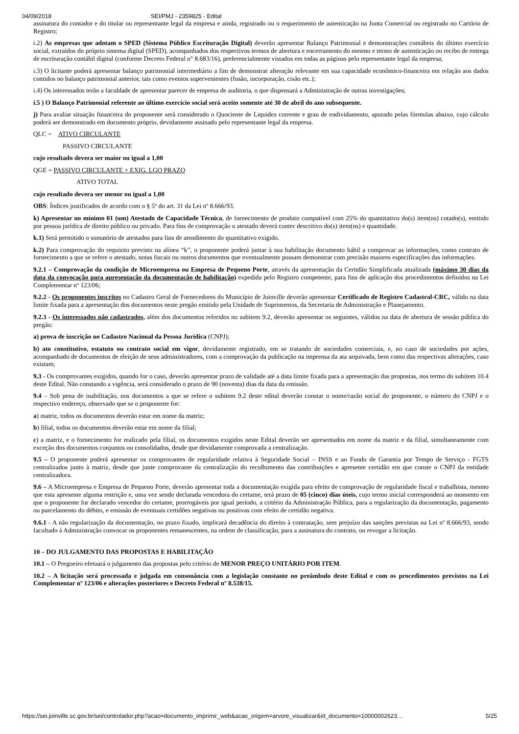04/09/2018 SEI/PMJ - 2359825 - Edital
assinatura do contador e do titular ou representante legal da empresa e ainda, registrado ou o requerimento de autenticação na Junta Comercial ou registrado no Cartório de Registro;
i.2) As empresas que adotam o SPED (Sistema Público Escrituração Digital) deverão apresentar Balanço Patrimonial e demonstrações contábeis do último exercício social, extraídos do próprio sistema digital (SPED), acompanhados dos respectivos termos de abertura e encerramento do mesmo e termo de autenticação ou recibo de entrega de escrituração contábil digital (conforme Decreto Federal n° 8.683/16), preferencialmente vistados em todas as páginas pelo representante legal da empresa;
i.3) O licitante poderá apresentar balanço patrimonial intermediário a fim de demonstrar alteração relevante em sua capacidade econômico-financeira em relação aos dados contidos no balanço patrimonial anterior, tais como eventos supervenientes (fusão, incorporação, cisão etc.);
i.4) Os interessados terão a faculdade de apresentar parecer de empresa de auditoria, o que dispensará a Administração de outras investigações;
i.5 ) O Balanço Patrimonial referente ao último exercício social será aceito somente até 30 de abril do ano subsequente.
j) Para avaliar situação financeira do proponente será considerado o Quociente de Liquidez corrente e grau de endividamento, apurado pelas fórmulas abaixo, cujo cálculo poderá ser demonstrado em documento próprio, devidamente assinado pelo representante legal da empresa.
QLC = ATIVO CIRCULANTE
PASSIVO CIRCULANTE
cujo resultado devera ser maior ou igual a 1,00
QGE = PASSIVO CIRCULANTE + EXIG. LGO PRAZO
ATIVO TOTAL
cujo resultado devera ser menor ou igual a 1,00
OBS: Índices justificados de acordo com o § 5º do art. 31 da Lei nº 8.666/93.
k) Apresentar no mínimo 01 (um) Atestado de Capacidade Técnica, de fornecimento de produto compatível com 25% do quantitativo do(s) item(ns) cotado(s), emitido por pessoa jurídica de direito público ou privado. Para fins de comprovação o atestado deverá conter descritivo do(s) item(ns) e quantidade.
k.1) Será permitido o somatório de atestados para fins de atendimento do quantitativo exigido.
k.2) Para comprovação do requisito previsto na alínea “k”, o proponente poderá juntar à sua habilitação documento hábil a comprovar as informações, como contrato de fornecimento a que se refere o atestado, notas fiscais ou outros documentos que eventualmente possam demonstrar com precisão maiores especificações das informações.
9.2.1 – Comprovação da condição de Microempresa ou Empresa de Pequeno Porte, através da apresentação da Certidão Simplificada atualizada (máximo 30 dias da data da convocação para apresentação da documentação de habilitação) expedida pelo Registro competente, para fins de aplicação dos procedimentos definidos na Lei Complementar nº 123/06;
9.2.2 - Os proponentes inscritos no Cadastro Geral de Fornecedores do Município de Joinville deverão apresentar Certificado de Registro Cadastral-CRC, válido na data limite fixada para a apresentação dos documentos neste pregão emitido pela Unidade de Suprimentos, da Secretaria de Administração e Planejamento.
9.2.3 - Os interessados não cadastrados, além dos documentos referidos no subitem 9.2, deverão apresentar os seguintes, válidos na data de abertura de sessão pública do pregão:
a) prova de inscrição no Cadastro Nacional da Pessoa Jurídica (CNPJ);
b) ato constitutivo, estatuto ou contrato social em vigor, devidamente registrado, em se tratando de sociedades comerciais, e, no caso de sociedades por ações, acompanhado de documentos de eleição de seus administradores, com a comprovação da publicação na imprensa da ata arquivada, bem como das respectivas alterações, caso existam;
9.3 - Os comprovantes exigidos, quando for o caso, deverão apresentar prazo de validade até a data limite fixada para a apresentação das propostas, nos termo do subitem 10.4 deste Edital. Não constando a vigência, será considerado o prazo de 90 (noventa) dias da data da emissão.
9.4 – Sob pena de inabilitação, nos documentos a que se refere o subitem 9.2 deste edital deverão constar o nome/razão social do proponente, o número do CNPJ e o respectivo endereço, observado que se o proponente for:
a) matriz, todos os documentos deverão estar em nome da matriz;
b) filial, todos os documentos deverão estar em nome da filial;
c) a matriz, e o fornecimento for realizado pela filial, os documentos exigidos neste Edital deverão ser apresentados em nome da matriz e da filial, simultaneamente com exceção dos documentos conjuntos ou consolidados, desde que devidamente comprovada a centralização.
9.5 – O proponente poderá apresentar os comprovantes de regularidade relativa à Seguridade Social – INSS e ao Fundo de Garantia por Tempo de Serviço - FGTS centralizados junto à matriz, desde que junte comprovante da centralização do recolhimento das contribuições e apresente certidão em que conste o CNPJ da entidade centralizadora.
9.6 – A Microempresa e Empresa de Pequeno Porte, deverão apresentar toda a documentação exigida para efeito de comprovação de regularidade fiscal e trabalhista, mesmo que esta apresente alguma restrição e, uma vez sendo declarada vencedora do certame, terá prazo de 05 (cinco) dias úteis, cujo termo inicial corresponderá ao momento em que o proponente for declarado vencedor do certame, prorrogáveis por igual período, a critério da Administração Pública, para a regularização da documentação, pagamento ou parcelamento do débito, e emissão de eventuais certidões negativas ou positivas com efeito de certidão negativa.
9.6.1 - A não regularização da documentação, no prazo fixado, implicará decadência do direito à contratação, sem prejuízo das sanções previstas na Lei nº 8.666/93, sendo facultado á Administração convocar os proponentes remanescentes, na ordem de classificação, para a assinatura do contrato, ou revogar a licitação.
10 – DO JULGAMENTO DAS PROPOSTAS E HABILITAÇÃO
10.1 – O Pregoeiro efetuará o julgamento das propostas pelo critério de MENOR PREÇO UNITÁRIO POR ITEM.
10.2 – A licitação será processada e julgada em consonância com a legislação constante no preâmbulo deste Edital e com os procedimentos previstos na Lei Complementar nº 123/06 e alterações posteriores e Decreto Federal nº 8.538/15.
https://sei.joinville.sc.gov.br/sei/controlador.php?acao=documento_imprimir_web&acao_origem=arvore_visualizar&id_documento=10000002623… 5/25